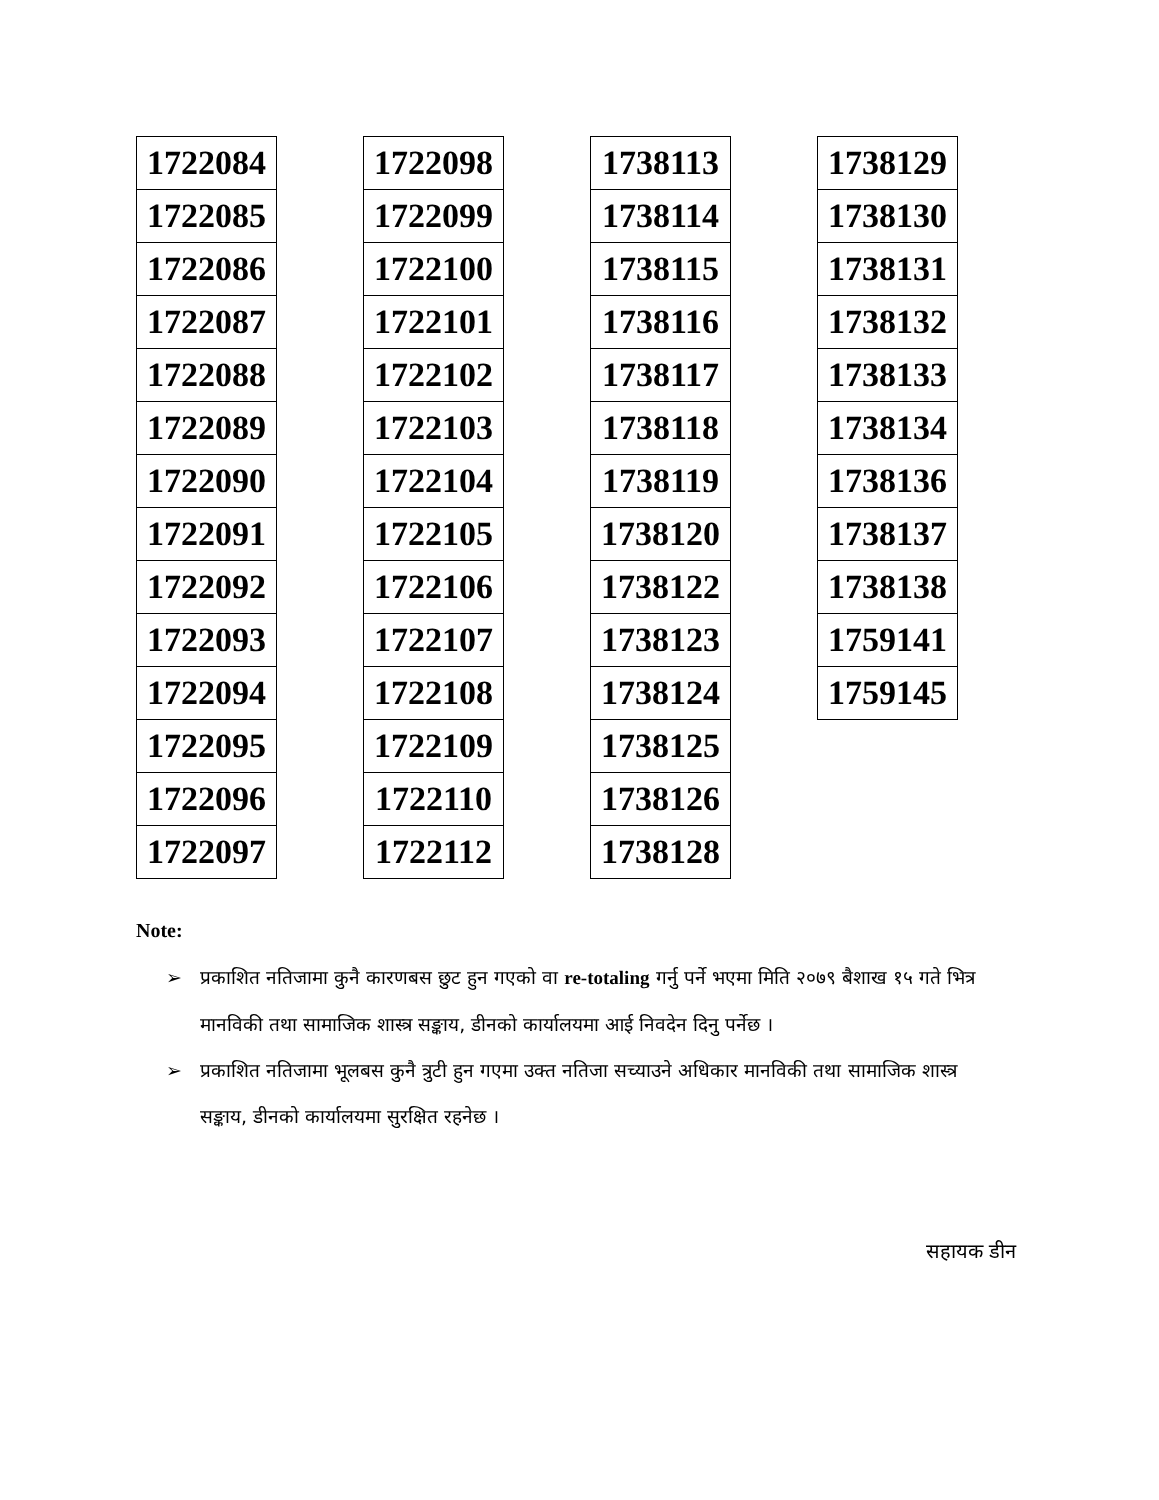| 1722084 |
| 1722085 |
| 1722086 |
| 1722087 |
| 1722088 |
| 1722089 |
| 1722090 |
| 1722091 |
| 1722092 |
| 1722093 |
| 1722094 |
| 1722095 |
| 1722096 |
| 1722097 |
| 1722098 |
| 1722099 |
| 1722100 |
| 1722101 |
| 1722102 |
| 1722103 |
| 1722104 |
| 1722105 |
| 1722106 |
| 1722107 |
| 1722108 |
| 1722109 |
| 1722110 |
| 1722112 |
| 1738113 |
| 1738114 |
| 1738115 |
| 1738116 |
| 1738117 |
| 1738118 |
| 1738119 |
| 1738120 |
| 1738122 |
| 1738123 |
| 1738124 |
| 1738125 |
| 1738126 |
| 1738128 |
| 1738129 |
| 1738130 |
| 1738131 |
| 1738132 |
| 1738133 |
| 1738134 |
| 1738136 |
| 1738137 |
| 1738138 |
| 1759141 |
| 1759145 |
Note:
➢ प्रकाशित नतिजामा कुनै कारणबस छुट हुन गएको वा re-totaling गर्नु पर्ने भएमा मिति २०७९ बैशाख १५ गते भित्र मानविकी तथा सामाजिक शास्त्र सङ्काय, डीनको कार्यालयमा आई निवदेन दिनु पर्नेछ ।
➢ प्रकाशित नतिजामा भूलबस कुनै त्रुटी हुन गएमा उक्त नतिजा सच्याउने अधिकार मानविकी तथा सामाजिक शास्त्र सङ्काय, डीनको कार्यालयमा सुरक्षित रहनेछ ।
सहायक डीन